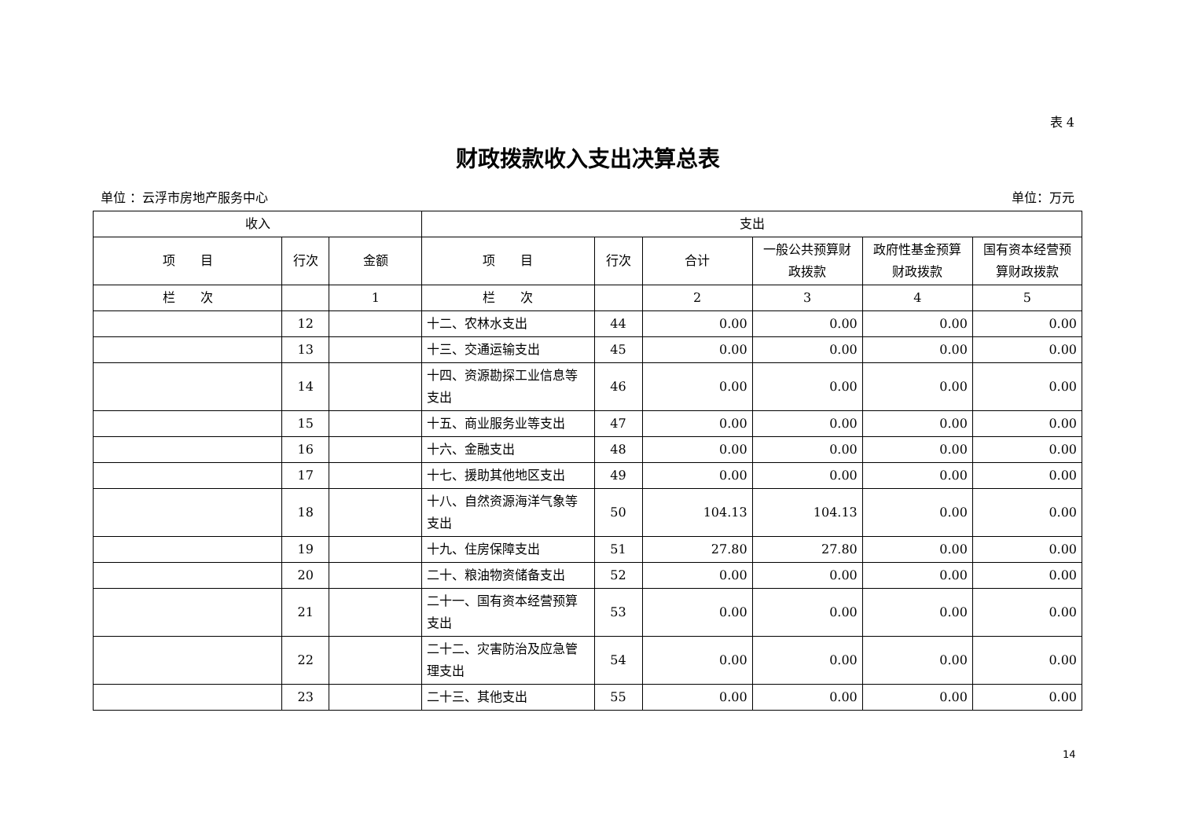表 4
财政拨款收入支出决算总表
单位 ：云浮市房地产服务中心 单位：万元
| 收入 | | | 支出 | | | | | |
| --- | --- | --- | --- | --- | --- | --- | --- | --- |
| 项 目 | 行次 | 金额 | 项 目 | 行次 | 合计 | 一般公共预算财政拨款 | 政府性基金预算财政拨款 | 国有资本经营预算财政拨款 |
| 栏 次 | | 1 | 栏 次 | | 2 | 3 | 4 | 5 |
| | 12 | | 十二、农林水支出 | 44 | 0.00 | 0.00 | 0.00 | 0.00 |
| | 13 | | 十三、交通运输支出 | 45 | 0.00 | 0.00 | 0.00 | 0.00 |
| | 14 | | 十四、资源勘探工业信息等支出 | 46 | 0.00 | 0.00 | 0.00 | 0.00 |
| | 15 | | 十五、商业服务业等支出 | 47 | 0.00 | 0.00 | 0.00 | 0.00 |
| | 16 | | 十六、金融支出 | 48 | 0.00 | 0.00 | 0.00 | 0.00 |
| | 17 | | 十七、援助其他地区支出 | 49 | 0.00 | 0.00 | 0.00 | 0.00 |
| | 18 | | 十八、自然资源海洋气象等支出 | 50 | 104.13 | 104.13 | 0.00 | 0.00 |
| | 19 | | 十九、住房保障支出 | 51 | 27.80 | 27.80 | 0.00 | 0.00 |
| | 20 | | 二十、粮油物资储备支出 | 52 | 0.00 | 0.00 | 0.00 | 0.00 |
| | 21 | | 二十一、国有资本经营预算支出 | 53 | 0.00 | 0.00 | 0.00 | 0.00 |
| | 22 | | 二十二、灾害防治及应急管理支出 | 54 | 0.00 | 0.00 | 0.00 | 0.00 |
| | 23 | | 二十三、其他支出 | 55 | 0.00 | 0.00 | 0.00 | 0.00 |
14